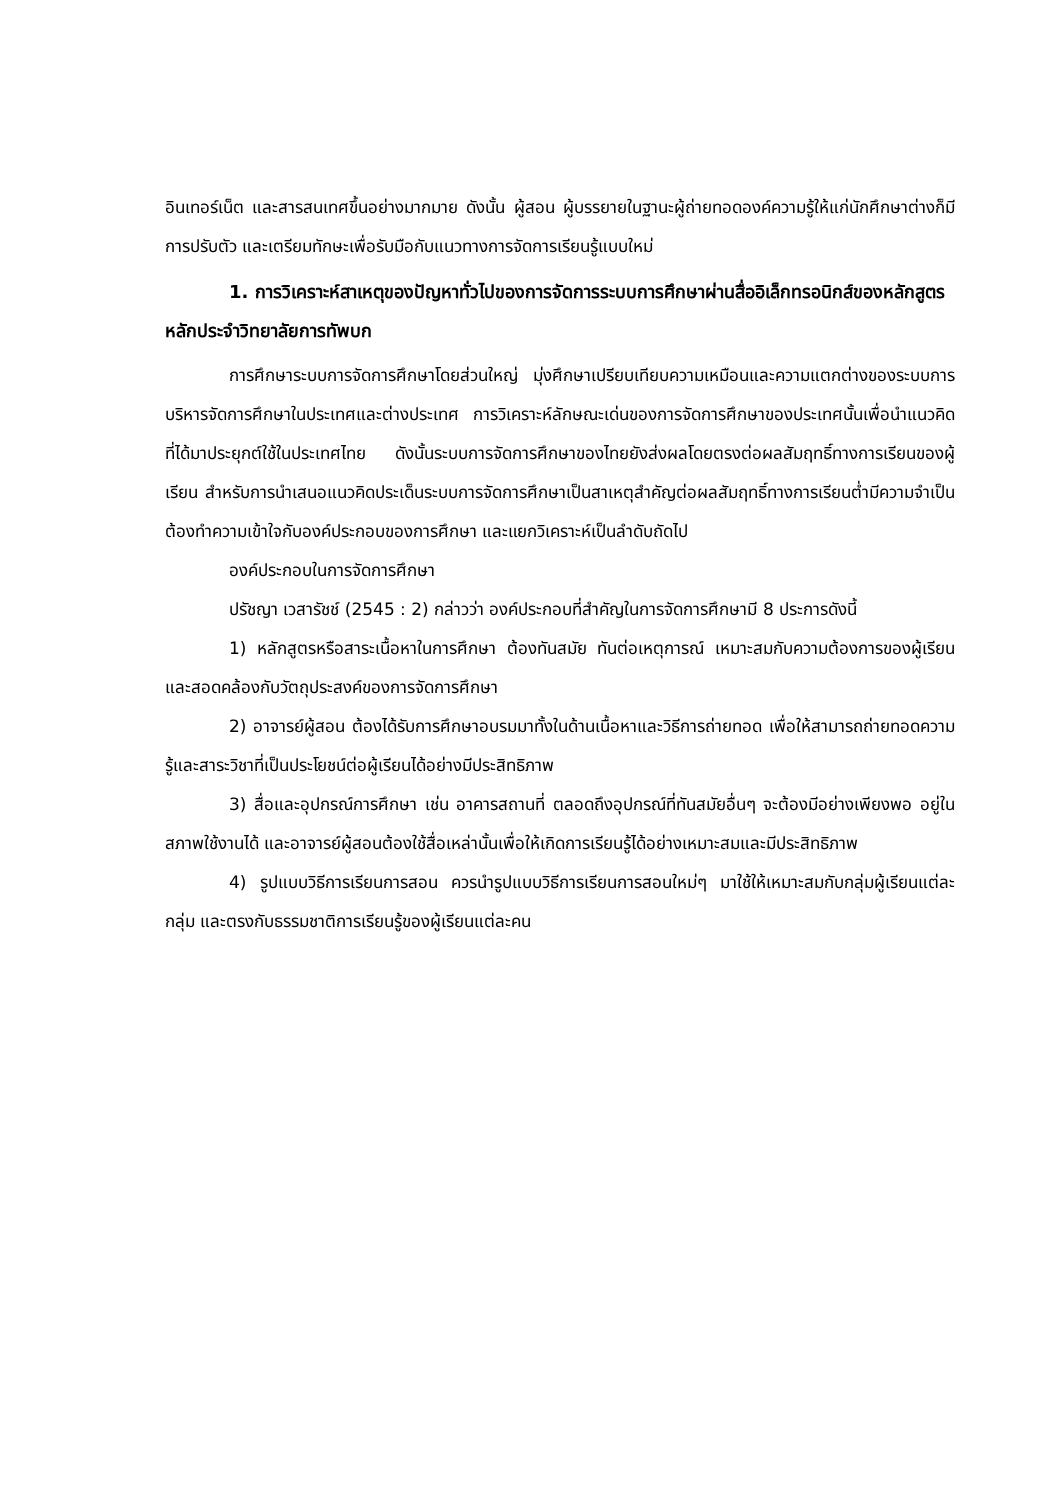อินเทอร์เน็ต และสารสนเทศขึ้นอย่างมากมาย ดังนั้น ผู้สอน ผู้บรรยายในฐานะผู้ถ่ายทอดองค์ความรู้ให้แก่นักศึกษาต่างก็มีการปรับตัว และเตรียมทักษะเพื่อรับมือกับแนวทางการจัดการเรียนรู้แบบใหม่
1. การวิเคราะห์สาเหตุของปัญหาทั่วไปของการจัดการระบบการศึกษาผ่านสื่ออิเล็กทรอนิกส์ของหลักสูตรหลักประจำวิทยาลัยการทัพบก
การศึกษาระบบการจัดการศึกษาโดยส่วนใหญ่ มุ่งศึกษาเปรียบเทียบความเหมือนและความแตกต่างของระบบการบริหารจัดการศึกษาในประเทศและต่างประเทศ การวิเคราะห์ลักษณะเด่นของการจัดการศึกษาของประเทศนั้นเพื่อนำแนวคิดที่ได้มาประยุกต์ใช้ในประเทศไทย ดังนั้นระบบการจัดการศึกษาของไทยยังส่งผลโดยตรงต่อผลสัมฤทธิ์ทางการเรียนของผู้เรียน สำหรับการนำเสนอแนวคิดประเด็นระบบการจัดการศึกษาเป็นสาเหตุสำคัญต่อผลสัมฤทธิ์ทางการเรียนต่ำมีความจำเป็นต้องทำความเข้าใจกับองค์ประกอบของการศึกษา และแยกวิเคราะห์เป็นลำดับถัดไป
องค์ประกอบในการจัดการศึกษา
ปรัชญา เวสารัชช์ (2545 : 2) กล่าวว่า องค์ประกอบที่สำคัญในการจัดการศึกษามี 8 ประการดังนี้
1) หลักสูตรหรือสาระเนื้อหาในการศึกษา ต้องทันสมัย ทันต่อเหตุการณ์ เหมาะสมกับความต้องการของผู้เรียน และสอดคล้องกับวัตถุประสงค์ของการจัดการศึกษา
2) อาจารย์ผู้สอน ต้องได้รับการศึกษาอบรมมาทั้งในด้านเนื้อหาและวิธีการถ่ายทอด เพื่อให้สามารถถ่ายทอดความรู้และสาระวิชาที่เป็นประโยชน์ต่อผู้เรียนได้อย่างมีประสิทธิภาพ
3) สื่อและอุปกรณ์การศึกษา เช่น อาคารสถานที่ ตลอดถึงอุปกรณ์ที่ทันสมัยอื่นๆ จะต้องมีอย่างเพียงพอ อยู่ในสภาพใช้งานได้ และอาจารย์ผู้สอนต้องใช้สื่อเหล่านั้นเพื่อให้เกิดการเรียนรู้ได้อย่างเหมาะสมและมีประสิทธิภาพ
4) รูปแบบวิธีการเรียนการสอน ควรนำรูปแบบวิธีการเรียนการสอนใหม่ๆ มาใช้ให้เหมาะสมกับกลุ่มผู้เรียนแต่ละกลุ่ม และตรงกับธรรมชาติการเรียนรู้ของผู้เรียนแต่ละคน